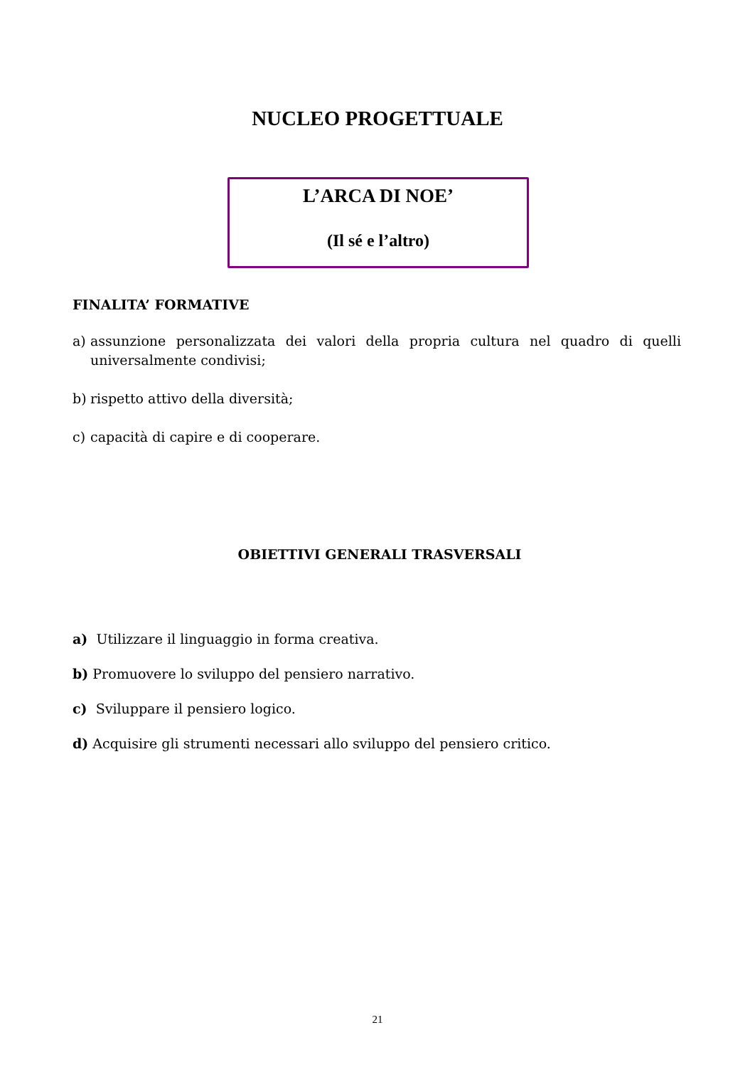NUCLEO PROGETTUALE
L’ARCA DI NOE’
(Il sé e l’altro)
FINALITA’ FORMATIVE
a) assunzione personalizzata dei valori della propria cultura nel quadro di quelli universalmente condivisi;
b) rispetto attivo della diversità;
c) capacità di capire e di cooperare.
OBIETTIVI GENERALI TRASVERSALI
a) Utilizzare il linguaggio in forma creativa.
b) Promuovere lo sviluppo del pensiero narrativo.
c) Sviluppare il pensiero logico.
d) Acquisire gli strumenti necessari allo sviluppo del pensiero critico.
21